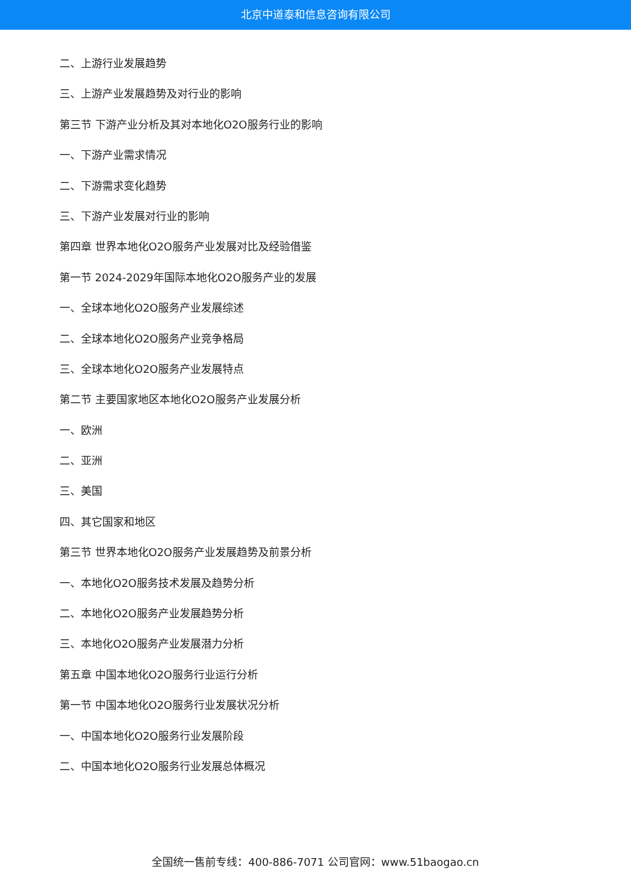北京中道泰和信息咨询有限公司
二、上游行业发展趋势
三、上游产业发展趋势及对行业的影响
第三节 下游产业分析及其对本地化O2O服务行业的影响
一、下游产业需求情况
二、下游需求变化趋势
三、下游产业发展对行业的影响
第四章 世界本地化O2O服务产业发展对比及经验借鉴
第一节 2024-2029年国际本地化O2O服务产业的发展
一、全球本地化O2O服务产业发展综述
二、全球本地化O2O服务产业竞争格局
三、全球本地化O2O服务产业发展特点
第二节 主要国家地区本地化O2O服务产业发展分析
一、欧洲
二、亚洲
三、美国
四、其它国家和地区
第三节 世界本地化O2O服务产业发展趋势及前景分析
一、本地化O2O服务技术发展及趋势分析
二、本地化O2O服务产业发展趋势分析
三、本地化O2O服务产业发展潜力分析
第五章 中国本地化O2O服务行业运行分析
第一节 中国本地化O2O服务行业发展状况分析
一、中国本地化O2O服务行业发展阶段
二、中国本地化O2O服务行业发展总体概况
全国统一售前专线：400-886-7071 公司官网：www.51baogao.cn